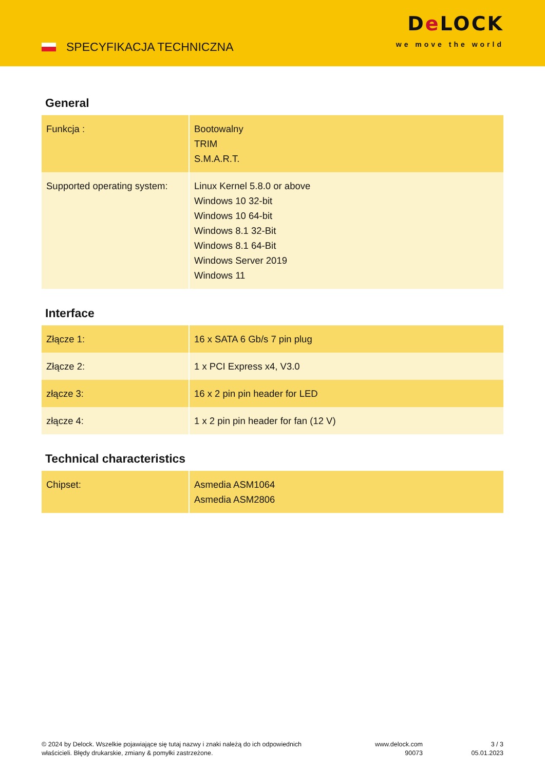SPECYFIKACJA TECHNICZNA
De LOCK
we move the world
General
| Funkcja : | Bootowalny TRIM S.M.A.R.T. |
| Supported operating system: | Linux Kernel 5.8.0 or above Windows 10 32-bit Windows 10 64-bit Windows 8.1 32-Bit Windows 8.1 64-Bit Windows Server 2019 Windows 11 |
Interface
| Złącze 1: | 16 x SATA 6 Gb/s 7 pin plug |
| Złącze 2: | 1 x PCI Express x4, V3.0 |
| złącze 3: | 16 x 2 pin pin header for LED |
| złącze 4: | 1 x 2 pin pin header for fan (12 V) |
Technical characteristics
| Chipset: | Asmedia ASM1064 Asmedia ASM2806 |
© 2024 by Delock. Wszelkie pojawiające się tutaj nazwy i znaki należą do ich odpowiednich właścicieli. Błędy drukarskie, zmiany & pomyłki zastrzeżone.
www.delock.com
90073
3 / 3
05.01.2023